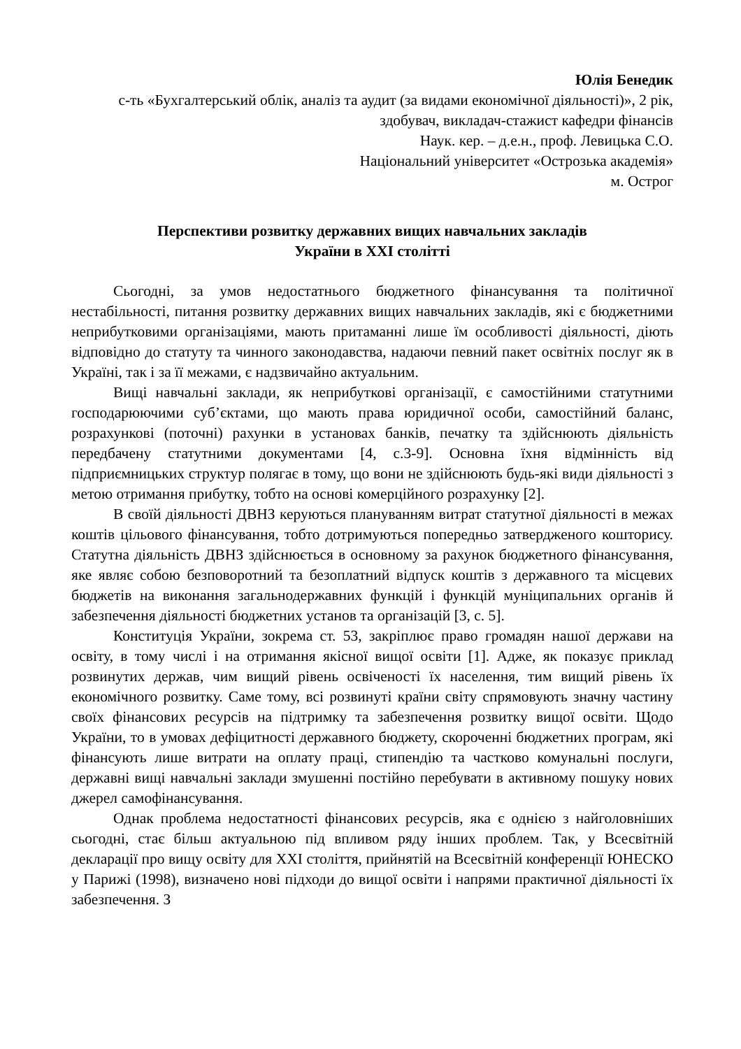Юлія Бенедик
с-ть «Бухгалтерський облік, аналіз та аудит (за видами економічної діяльності)», 2 рік, здобувач, викладач-стажист кафедри фінансів
Наук. кер. – д.е.н., проф. Левицька С.О.
Національний університет «Острозька академія»
м. Острог
Перспективи розвитку державних вищих навчальних закладів
України в ХХІ столітті
Сьогодні, за умов недостатнього бюджетного фінансування та політичної нестабільності, питання розвитку державних вищих навчальних закладів, які є бюджетними неприбутковими організаціями, мають притаманні лише їм особливості діяльності, діють відповідно до статуту та чинного законодавства, надаючи певний пакет освітніх послуг як в Україні, так і за її межами, є надзвичайно актуальним.
Вищі навчальні заклади, як неприбуткові організації, є самостійними статутними господарюючими суб’єктами, що мають права юридичної особи, самостійний баланс, розрахункові (поточні) рахунки в установах банків, печатку та здійснюють діяльність передбачену статутними документами [4, с.3-9]. Основна їхня відмінність від підприємницьких структур полягає в тому, що вони не здійснюють будь-які види діяльності з метою отримання прибутку, тобто на основі комерційного розрахунку [2].
В своїй діяльності ДВНЗ керуються плануванням витрат статутної діяльності в межах коштів цільового фінансування, тобто дотримуються попередньо затвердженого кошторису. Статутна діяльність ДВНЗ здійснюється в основному за рахунок бюджетного фінансування, яке являє собою безповоротний та безоплатний відпуск коштів з державного та місцевих бюджетів на виконання загальнодержавних функцій і функцій муніципальних органів й забезпечення діяльності бюджетних установ та організацій [3, с. 5].
Конституція України, зокрема ст. 53, закріплює право громадян нашої держави на освіту, в тому числі і на отримання якісної вищої освіти [1]. Адже, як показує приклад розвинутих держав, чим вищий рівень освіченості їх населення, тим вищий рівень їх економічного розвитку. Саме тому, всі розвинуті країни світу спрямовують значну частину своїх фінансових ресурсів на підтримку та забезпечення розвитку вищої освіти. Щодо України, то в умовах дефіцитності державного бюджету, скороченні бюджетних програм, які фінансують лише витрати на оплату праці, стипендію та частково комунальні послуги, державні вищі навчальні заклади змушенні постійно перебувати в активному пошуку нових джерел самофінансування.
Однак проблема недостатності фінансових ресурсів, яка є однією з найголовніших сьогодні, стає більш актуальною під впливом ряду інших проблем. Так, у Всесвітній декларації про вищу освіту для ХХІ століття, прийнятій на Всесвітній конференції ЮНЕСКО у Парижі (1998), визначено нові підходи до вищої освіти і напрями практичної діяльності їх забезпечення. З